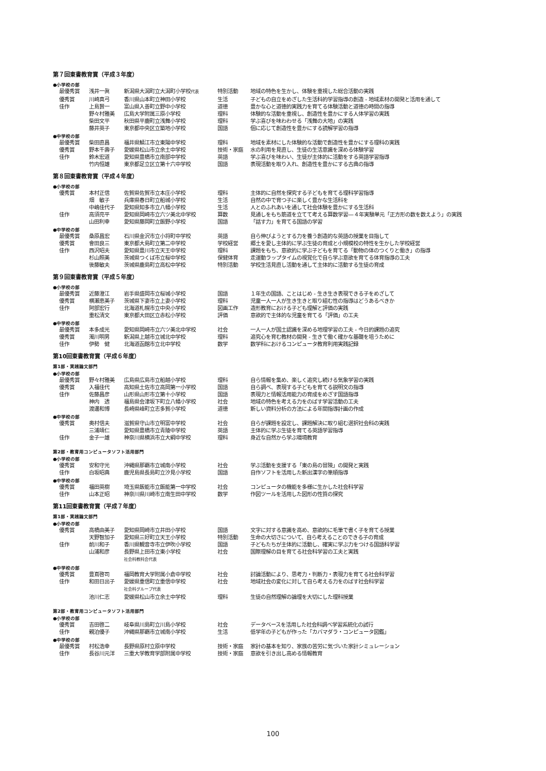第７回東書教育賞（平成３年度）
●小学校の部
| | 最優秀賞 | 浅井一眞 | 新潟県大潟町立大潟町小学校 代表 | 特別活動 | 地域の特色を生かし、体験を重視した総合活動の実践 |
| | 優秀賞 | 川崎真弓 | 香川県山本町立神田小学校 | 生活 | 子どもの自立をめざした生活科的学習指導の創造 - 地域素材の開発と活用を通して |
| | 佳作 | 上島賢一 | 富山県入善町立野中小学校 | 道徳 | 豊かな心と道徳的実践力を育てる体験活動と道徳の時間の指導 |
| | | 野々村雅美 | 広島大学附属三原小学校 | 理科 | 体験的な活動を重視し、創造性を豊かにする人体学習の実践 |
| | | 柴田文平 | 秋田県平鹿町立浅舞小学校 | 理科 | 学ぶ喜びを味わわせる「浅舞の大地」の実践 |
| | | 藤井英子 | 東京都中央区立築地小学校 | 国語 | 個に応じて創造性を豊かにする読解学習の指導 |
●中学校の部
| | 最優秀賞 | 柴田直昌 | 福井県鯖江市立東陽中学校 | 理科 | 地域を素材にした体験的な活動で創造性を豊かにする理科の実践 |
| | 優秀賞 | 野本千壽子 | 愛媛県松山市立余土中学校 | 技術・家庭 | 水の利用を見直し、生徒の生活意識を深める体験学習 |
| | 佳作 | 鈴木宏道 | 愛知県豊橋市立南部中学校 | 英語 | 学ぶ喜びを味わい、生徒が主体的に活動をする英語学習指導 |
| | | 竹内恒雄 | 東京都足立区立第十六中学校 | 国語 | 表現活動を取り入れ、創造性を豊かにする古典の指導 |
第８回東書教育賞（平成４年度）
●小学校の部
| | 優秀賞 | 本村正信 | 佐賀県佐賀市立本庄小学校 | 理科 | 主体的に自然を探究する子どもを育てる理科学習指導 |
| | | 畑 敏子 | 兵庫県春日町立船城小学校 | 生活 | 自然の中で育つ子に楽しく豊かな生活科を |
| | | 中嶋佳代子 | 愛知県知多市立八幡小学校 | 生活 | 人とのふれあいを通して社会体験を豊かにする生活科 |
| | 佳作 | 高須亮平 | 愛知県岡崎市立六ツ美北中学校 | 算数 | 見通しをもち筋道を立てて考える算数学習―４年実験単元「正方形の数を数えよう」の実践 |
| | | 山田利幸 | 愛知県藤岡町立飯野小学校 | 国語 | 「話す力」を育てる国語の学習 |
●中学校の部
| | 最優秀賞 | 桑原昌宏 | 石川県金沢市立小将町中学校 | 英語 | 自ら伸びようとする力を養う創造的な英語の授業を目指して |
| | 優秀賞 | 會田良三 | 東京都大島町立第二中学校 | 学校経営 | 郷土を愛し主体的に学ぶ生徒の育成と小規模校の特性を生かした学校経営 |
| | 佳作 | 西沢昭夫 | 愛知県豊川市立天王中学校 | 理科 | 課題をもち、意欲的に学ぶ子どもを育てる「動物の体のつくりと働き」の指導 |
| | | 杉山照美 | 茨城県つくば市立桜中学校 | 保健体育 | 走運動ラップタイムの視覚化で自ら学ぶ意欲を育てる体育指導の工夫 |
| | | 後藤敏夫 | 茨城県鹿島町立高松中学校 | 特別活動 | 学校生活見直し活動を通して主体的に活動する生徒の育成 |
第９回東書教育賞（平成５年度）
●小学校の部
| | 最優秀賞 | 近藤澄江 | 岩手県盛岡市立桜城小学校 | 国語 | １年生の国語、ことはじめ - 生き生き表現できる子をめざして |
| | 優秀賞 | 横瀬恵美子 | 茨城県下妻市立上妻小学校 | 理科 | 児童一人一人が生き生きと取り組む性の指導はどうあるべきか |
| | 佳作 | 阿部宏行 | 北海道札幌市立中央小学校 | 図画工作 | 造形教育における子ども理解と評価の実践 |
| | | 重松清文 | 東京都大田区立赤松小学校 | 評価 | 意欲的で主体的な児童を育てる「評価」の工夫 |
●中学校の部
| | 最優秀賞 | 本多成光 | 愛知県岡崎市立六ツ美北中学校 | 社会 | 一人一人が国土認識を深める地理学習の工夫 - 今日的課題の追究 |
| | 優秀賞 | 濁川明男 | 新潟県上越市立城北中学校 | 理科 | 追究心を育む教材の開発 - 生きて働く確かな基礎を培うために |
| | 佳作 | 伊勢 健 | 北海道函館市立北中学校 | 数学 | 数学科におけるコンピュータ教育利用実践記録 |
第10回東書教育賞（平成６年度）
第1部・実践論文部門
●小学校の部
| | 最優秀賞 | 野々村雅美 | 広島県広島市立船越小学校 | 理科 | 自ら情報を集め、楽しく追究し続ける気象学習の実践 |
| | 優秀賞 | 入福佳代 | 高知県土佐市立高岡第一小学校 | 国語 | 自ら調べ、表現する子どもを育てる説明文の指導 |
| | 佳作 | 佐藤昌彦 | 山形県山形市立第十小学校 | 国語 | 表現力と情報活用能力の育成をめざす国語指導 |
| | | 神内 透 | 福島県会津坂下町立八幡小学校 | 社会 | 地域の特色を考える力をのばす学習活動の工夫 |
| | | 渡邊和博 | 長崎県峰町立志多賀小学校 | 道徳 | 新しい資料分析の方法による年間指導計画の作成 |
●中学校の部
| | 優秀賞 | 奥村信夫 | 滋賀県守山市立明富中学校 | 社会 | 自らが課題を設定し、課題解決に取り組む選択社会科の実践 |
| | | 三浦靖仁 | 愛知県豊橋市立青陵中学校 | 英語 | 主体的に学ぶ生徒を育てる英語学習指導 |
| | 佳作 | 金子一雄 | 神奈川県横浜市立大綱中学校 | 理科 | 身近な自然から学ぶ環境教育 |
第2部・教育用コンピュータソフト活用部門
●小学校の部
| | 優秀賞 | 安和守光 | 沖縄県那覇市立城南小学校 | 社会 | 学ぶ活動を支援する「東の島の冒険」の開発と実践 |
| | 佳作 | 白坂昭典 | 鹿児島県長島町立汐見小学校 | 国語 | 自作ソフトを活用した新出漢字の筆順指導 |
●中学校の部
| | 優秀賞 | 福田英樹 | 埼玉県飯能市立飯能第一中学校 | 社会 | コンピュータの機能を多様に生かした社会科学習 |
| | 佳作 | 山本正昭 | 神奈川県川崎市立南生田中学校 | 数学 | 作図ツールを活用した図形の性質の探究 |
第11回東書教育賞（平成７年度）
第1部・実践論文部門
●小学校の部
| | 優秀賞 | 高橋由美子 | 愛知県岡崎市立井田小学校 | 国語 | 文字に対する意識を高め、意欲的に毛筆で書く子を育てる授業 |
| | | 天野智加子 | 愛知県三好町立天王小学校 | 特別活動 | 生命の大切さについて、自ら考えることのできる子の育成 |
| | 佳作 | 前川和子 | 香川県観音寺市立伊吹小学校 | 国語 | 子どもたちが主体的に活動し、確実に学ぶ力をつける国語科学習 |
| | | 山浦和彦 | 長野県上田市立東小学校 社会科教科会代表 | 社会 | 国際理解の目を育てる社会科学習の工夫と実践 |
●中学校の部
| | 優秀賞 | 豊嶌啓司 | 福岡教育大学附属小倉中学校 | 社会 | 討論活動により、思考力・判断力・表現力を育てる社会科学習 |
| | 佳作 | 和田日出子 | 愛媛県重信町立重信中学校 社会科グループ代表 | 社会 | 地域社会の変化に対して自ら考える力をのばす社会科学習 |
| | | 池川仁志 | 愛媛県松山市立余土中学校 | 理科 | 生徒の自然理解の論理を大切にした理科授業 |
第2部・教育用コンピュータソフト活用部門
●小学校の部
| | 優秀賞 | 吉田啓二 | 岐阜県川島町立川島小学校 | 社会 | データベースを活用した社会科調べ学習系統化の試行 |
| | 佳作 | 親泊優子 | 沖縄県那覇市立城南小学校 | 生活 | 低学年の子どもが作った「カバマダラ・コンピュータ図鑑」 |
●中学校の部
| | 最優秀賞 | 村松浩幸 | 長野県原村立原中学校 | 技術・家庭 | 家計の基本を知り、家族の苦労に気づいた家計シミュレーション |
| | 佳作 | 長谷川元洋 | 三重大学教育学部附属中学校 | 技術・家庭 | 意欲を引き出し高める情報教育 |
100